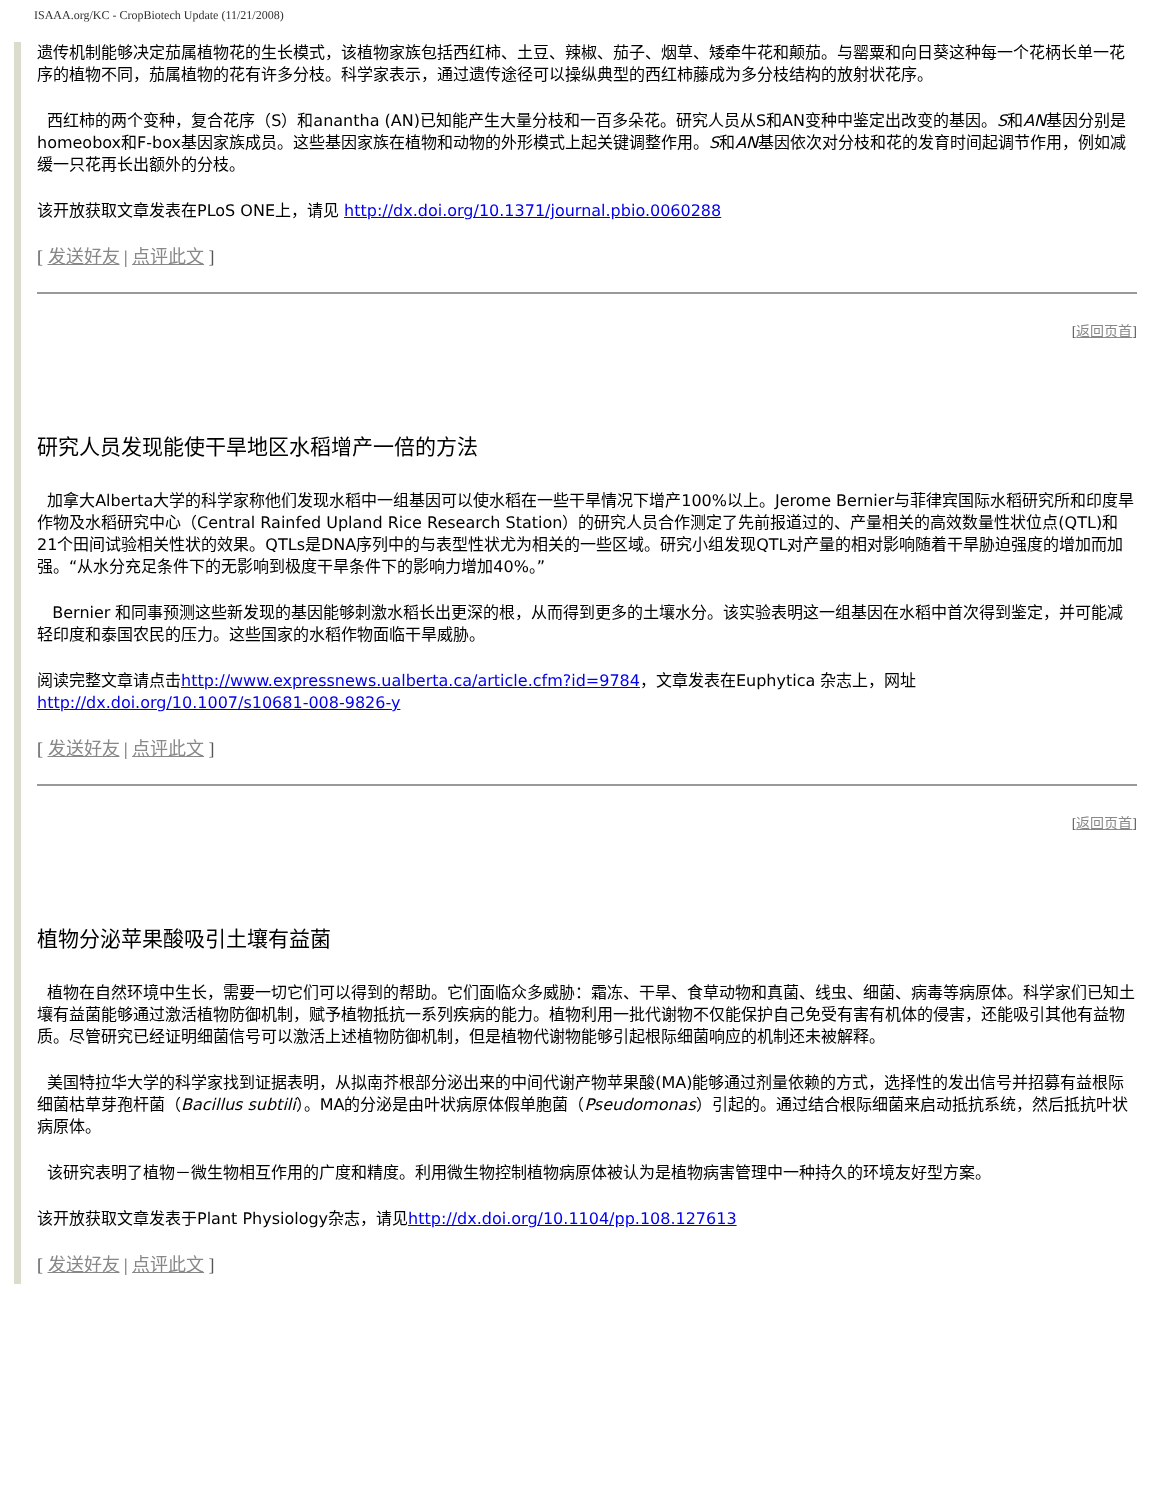ISAAA.org/KC - CropBiotech Update (11/21/2008)
遗传机制能够决定茄属植物花的生长模式，该植物家族包括西红柿、土豆、辣椒、茄子、烟草、矮牵牛花和颠茄。与罂粟和向日葵这种每一个花柄长单一花序的植物不同，茄属植物的花有许多分枝。科学家表示，通过遗传途径可以操纵典型的西红柿藤成为多分枝结构的放射状花序。
西红柿的两个变种，复合花序（S）和anantha (AN)已知能产生大量分枝和一百多朵花。研究人员从S和AN变种中鉴定出改变的基因。S和AN基因分别是homeobox和F-box基因家族成员。这些基因家族在植物和动物的外形模式上起关键调整作用。S和AN基因依次对分枝和花的发育时间起调节作用，例如减缓一只花再长出额外的分枝。
该开放获取文章发表在PLoS ONE上，请见 http://dx.doi.org/10.1371/journal.pbio.0060288
[ 发送好友 | 点评此文 ]
[返回页首]
研究人员发现能使干旱地区水稻增产一倍的方法
加拿大Alberta大学的科学家称他们发现水稻中一组基因可以使水稻在一些干旱情况下增产100%以上。Jerome Bernier与菲律宾国际水稻研究所和印度旱作物及水稻研究中心（Central Rainfed Upland Rice Research Station）的研究人员合作测定了先前报道过的、产量相关的高效数量性状位点(QTL)和21个田间试验相关性状的效果。QTLs是DNA序列中的与表型性状尤为相关的一些区域。研究小组发现QTL对产量的相对影响随着干旱胁迫强度的增加而加强。“从水分充足条件下的无影响到极度干旱条件下的影响力增加40%。”
Bernier 和同事预测这些新发现的基因能够刺激水稻长出更深的根，从而得到更多的土壤水分。该实验表明这一组基因在水稻中首次得到鉴定，并可能减轻印度和泰国农民的压力。这些国家的水稻作物面临干旱威胁。
阅读完整文章请点击http://www.expressnews.ualberta.ca/article.cfm?id=9784，文章发表在Euphytica 杂志上，网址http://dx.doi.org/10.1007/s10681-008-9826-y
[ 发送好友 | 点评此文 ]
[返回页首]
植物分泌苹果酸吸引土壤有益菌
植物在自然环境中生长，需要一切它们可以得到的帮助。它们面临众多威胁：霜冻、干旱、食草动物和真菌、线虫、细菌、病毒等病原体。科学家们已知土壤有益菌能够通过激活植物防御机制，赋予植物抵抗一系列疾病的能力。植物利用一批代谢物不仅能保护自己免受有害有机体的侵害，还能吸引其他有益物质。尽管研究已经证明细菌信号可以激活上述植物防御机制，但是植物代谢物能够引起根际细菌响应的机制还未被解释。
美国特拉华大学的科学家找到证据表明，从拟南芥根部分泌出来的中间代谢产物苹果酸(MA)能够通过剂量依赖的方式，选择性的发出信号并招募有益根际细菌枯草芽孢杆菌（Bacillus subtili）。MA的分泌是由叶状病原体假单胞菌（Pseudomonas）引起的。通过结合根际细菌来启动抵抗系统，然后抵抗叶状病原体。
该研究表明了植物－微生物相互作用的广度和精度。利用微生物控制植物病原体被认为是植物病害管理中一种持久的环境友好型方案。
该开放获取文章发表于Plant Physiology杂志，请见http://dx.doi.org/10.1104/pp.108.127613
[ 发送好友 | 点评此文 ]